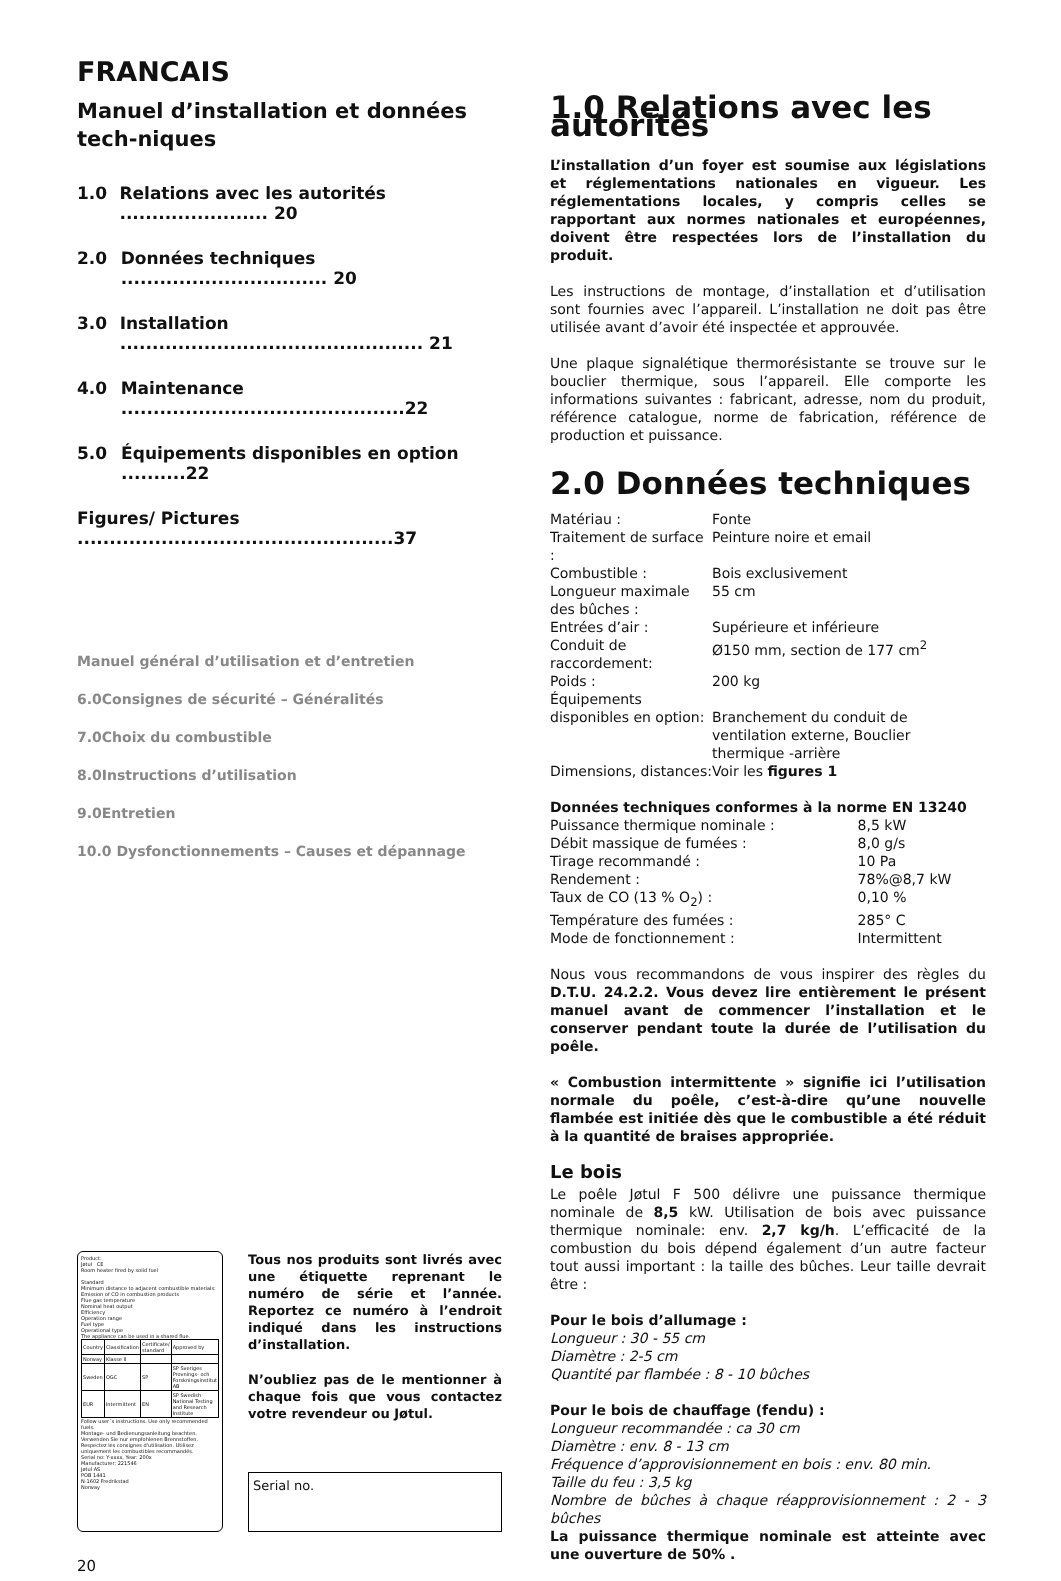FRANCAIS
Manuel d’installation et données tech-niques
1.0 Relations avec les autorités ....................... 20
2.0 Données techniques ................................ 20
3.0 Installation ............................................... 21
4.0 Maintenance ............................................22
5.0 Équipements disponibles en option ..........22
Figures/ Pictures .................................................37
Manuel général d’utilisation et d’entretien
6.0Consignes de sécurité – Généralités
7.0Choix du combustible
8.0Instructions d’utilisation
9.0Entretien
10.0 Dysfonctionnements – Causes et dépannage
Product:
Jøtul CE
Room heater fired by solid fuel
Standard
Minimum distance to adjacent combustible materials:
Emission of CO in combustion products
Flue gas temperature
Nominal heat output
Efficiency
Operation range
Fuel type
Operational type
The appliance can be used in a shared flue.
| Country | Classification | Certificate/ standard | Approved by |
| Norway | Klasse II | | |
| Sweden | OGC | SP | SP Sveriges Provnings- och Forskningsinstitut AB |
| EUR | Intermittent | EN | SP Swedish National Testing and Research Institute |
Follow user´s instructions. Use only recommended fuels.
Montage- und Bedienungsanleitung beachten. Verwenden Sie nur empfohlenen Brennstoffen.
Respectez les consignes d'utilisation. Utilisez uniquement les combustibles recommandés.
Serial no: Y-xxxx, Year: 200x
Manufacturer: 221546
Jøtul AS
POB 1441
N-1602 Fredrikstad
Norway
Tous nos produits sont livrés avec une étiquette reprenant le numéro de série et l’année. Reportez ce numéro à l’endroit indiqué dans les instructions d’installation.
N’oubliez pas de le mentionner à chaque fois que vous contactez votre revendeur ou Jøtul.
Serial no.
20
1.0 Relations avec les autorités
L’installation d’un foyer est soumise aux législations et réglementations nationales en vigueur. Les réglementations locales, y compris celles se rapportant aux normes nationales et européennes, doivent être respectées lors de l’installation du produit.
Les instructions de montage, d’installation et d’utilisation sont fournies avec l’appareil. L’installation ne doit pas être utilisée avant d’avoir été inspectée et approuvée.
Une plaque signalétique thermorésistante se trouve sur le bouclier thermique, sous l’appareil. Elle comporte les informations suivantes : fabricant, adresse, nom du produit, référence catalogue, norme de fabrication, référence de production et puissance.
2.0 Données techniques
| Matériau : | Fonte |
| Traitement de surface : | Peinture noire et email |
| Combustible : | Bois exclusivement |
| Longueur maximale des bûches : | 55 cm |
| Entrées d’air : | Supérieure et inférieure |
| Conduit de raccordement: | Ø150 mm, section de 177 cm<sup>2</sup> |
| Poids : | 200 kg |
| Équipements disponibles en option: | Branchement du conduit de ventilation externe, Bouclier thermique -arrière |
| Dimensions, distances: | Voir les figures 1 |
Données techniques conformes à la norme EN 13240
| Puissance thermique nominale : | 8,5 kW |
| Débit massique de fumées : | 8,0 g/s |
| Tirage recommandé : | 10 Pa |
| Rendement : | 78%@8,7 kW |
| Taux de CO (13 % O<sub>2</sub>) : | 0,10 % |
| Température des fumées : | 285° C |
| Mode de fonctionnement : | Intermittent |
Nous vous recommandons de vous inspirer des règles du D.T.U. 24.2.2. Vous devez lire entièrement le présent manuel avant de commencer l’installation et le conserver pendant toute la durée de l’utilisation du poêle.
« Combustion intermittente » signifie ici l’utilisation normale du poêle, c’est-à-dire qu’une nouvelle flambée est initiée dès que le combustible a été réduit à la quantité de braises appropriée.
Le bois
Le poêle Jøtul F 500 délivre une puissance thermique nominale de 8,5 kW. Utilisation de bois avec puissance thermique nominale: env. 2,7 kg/h. L’efficacité de la combustion du bois dépend également d’un autre facteur tout aussi important : la taille des bûches. Leur taille devrait être :
Pour le bois d’allumage :
Longueur : 30 - 55 cm
Diamètre : 2-5 cm
Quantité par flambée : 8 - 10 bûches
Pour le bois de chauffage (fendu) :
Longueur recommandée : ca 30 cm
Diamètre : env. 8 - 13 cm
Fréquence d’approvisionnement en bois : env. 80 min.
Taille du feu : 3,5 kg
Nombre de bûches à chaque réapprovisionnement : 2 - 3 bûches
La puissance thermique nominale est atteinte avec une ouverture de 50% .